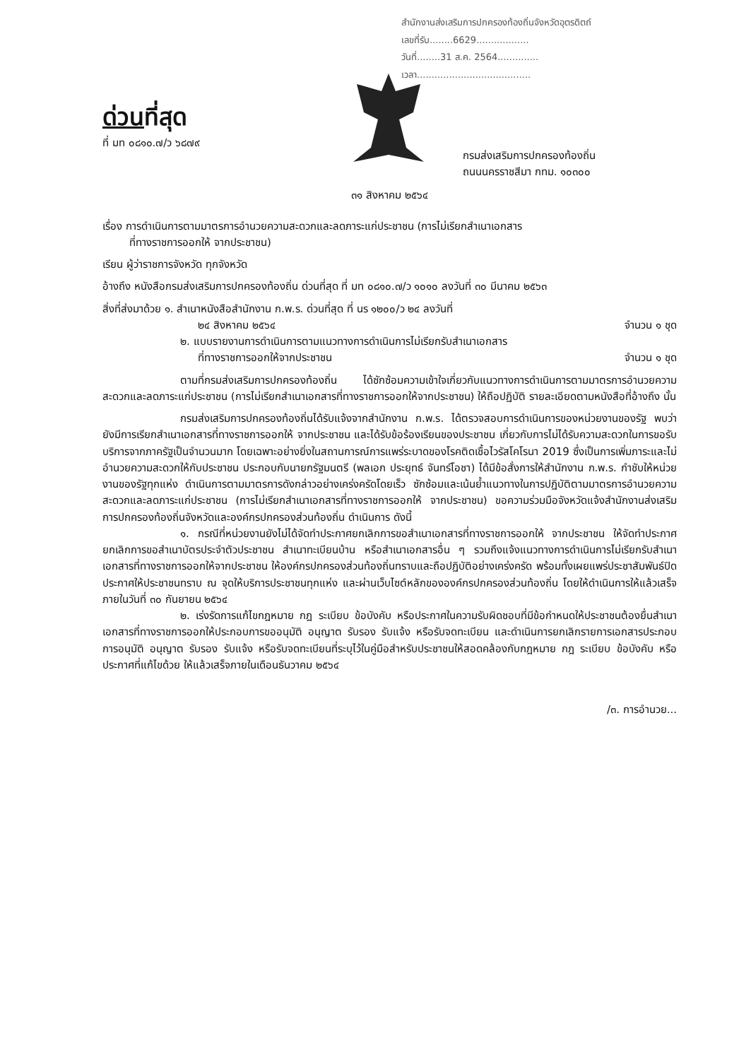สำนักงานส่งเสริมการปกครองท้องถิ่นจังหวัดอุตรดิตถ์
เลขที่รับ........6629..................
วันที่........31 ส.ค. 2564..............
เวลา.......................................
ด่วนที่สุด
ที่ มท ๐๘๑๐.๗/ว ๖๘๗๙
กรมส่งเสริมการปกครองท้องถิ่น
ถนนนครราชสีมา กทม. ๑๐๓๐๐
๓๑ สิงหาคม ๒๕๖๔
เรื่อง การดำเนินการตามมาตรการอำนวยความสะดวกและลดภาระแก่ประชาชน (การไม่เรียกสำเนาเอกสาร
ที่ทางราชการออกให้ จากประชาชน)
เรียน ผู้ว่าราชการจังหวัด ทุกจังหวัด
อ้างถึง หนังสือกรมส่งเสริมการปกครองท้องถิ่น ด่วนที่สุด ที่ มท ๐๘๑๐.๗/ว ๑๐๑๐ ลงวันที่ ๓๐ มีนาคม ๒๕๖๓
สิ่งที่ส่งมาด้วย ๑. สำเนาหนังสือสำนักงาน ก.พ.ร. ด่วนที่สุด ที่ นร ๑๒๐๐/ว ๒๔ ลงวันที่
๒๔ สิงหาคม ๒๕๖๔ จำนวน ๑ ชุด
๒. แบบรายงานการดำเนินการตามแนวทางการดำเนินการไม่เรียกรับสำเนาเอกสาร
ที่ทางราชการออกให้จากประชาชน จำนวน ๑ ชุด
ตามที่กรมส่งเสริมการปกครองท้องถิ่น ได้ซักซ้อมความเข้าใจเกี่ยวกับแนวทางการดำเนินการตามมาตรการอำนวยความสะดวกและลดภาระแก่ประชาชน (การไม่เรียกสำเนาเอกสารที่ทางราชการออกให้จากประชาชน) ให้ถือปฏิบัติ รายละเอียดตามหนังสือที่อ้างถึง นั้น
กรมส่งเสริมการปกครองท้องถิ่นได้รับแจ้งจากสำนักงาน ก.พ.ร. ได้ตรวจสอบการดำเนินการของหน่วยงานของรัฐ พบว่า ยังมีการเรียกสำเนาเอกสารที่ทางราชการออกให้ จากประชาชน และได้รับข้อร้องเรียนของประชาชน เกี่ยวกับการไม่ได้รับความสะดวกในการขอรับบริการจากภาครัฐเป็นจำนวนมาก โดยเฉพาะอย่างยิ่งในสถานการณ์การแพร่ระบาดของโรคติดเชื้อไวรัสโคโรนา 2019 ซึ่งเป็นการเพิ่มภาระและไม่อำนวยความสะดวกให้กับประชาชน ประกอบกับนายกรัฐมนตรี (พลเอก ประยุทธ์ จันทร์โอชา) ได้มีข้อสั่งการให้สำนักงาน ก.พ.ร. กำชับให้หน่วยงานของรัฐทุกแห่ง ดำเนินการตามมาตรการดังกล่าวอย่างเคร่งครัดโดยเร็ว ซักซ้อมและเน้นย้ำแนวทางในการปฏิบัติตามมาตรการอำนวยความสะดวกและลดภาระแก่ประชาชน (การไม่เรียกสำเนาเอกสารที่ทางราชการออกให้ จากประชาชน) ขอความร่วมมือจังหวัดแจ้งสำนักงานส่งเสริมการปกครองท้องถิ่นจังหวัดและองค์กรปกครองส่วนท้องถิ่น ดำเนินการ ดังนี้
๑. กรณีที่หน่วยงานยังไม่ได้จัดทำประกาศยกเลิกการขอสำเนาเอกสารที่ทางราชการออกให้ จากประชาชน ให้จัดทำประกาศยกเลิกการขอสำเนาบัตรประจำตัวประชาชน สำเนาทะเบียนบ้าน หรือสำเนาเอกสารอื่น ๆ รวมถึงแจ้งแนวทางการดำเนินการไม่เรียกรับสำเนาเอกสารที่ทางราชการออกให้จากประชาชน ให้องค์กรปกครองส่วนท้องถิ่นทราบและถือปฏิบัติอย่างเคร่งครัด พร้อมทั้งเผยแพร่ประชาสัมพันธ์ปิดประกาศให้ประชาชนทราบ ณ จุดให้บริการประชาชนทุกแห่ง และผ่านเว็บไซต์หลักขององค์กรปกครองส่วนท้องถิ่น โดยให้ดำเนินการให้แล้วเสร็จภายในวันที่ ๓๐ กันยายน ๒๕๖๔
๒. เร่งรัดการแก้ไขกฎหมาย กฎ ระเบียบ ข้อบังคับ หรือประกาศในความรับผิดชอบที่มีข้อกำหนดให้ประชาชนต้องยื่นสำเนาเอกสารที่ทางราชการออกให้ประกอบการขออนุมัติ อนุญาต รับรอง รับแจ้ง หรือรับจดทะเบียน และดำเนินการยกเลิกรายการเอกสารประกอบการอนุมัติ อนุญาต รับรอง รับแจ้ง หรือรับจดทะเบียนที่ระบุไว้ในคู่มือสำหรับประชาชนให้สอดคล้องกับกฎหมาย กฎ ระเบียบ ข้อบังคับ หรือประกาศที่แก้ไขด้วย ให้แล้วเสร็จภายในเดือนธันวาคม ๒๕๖๔
/๓. การอำนวย...